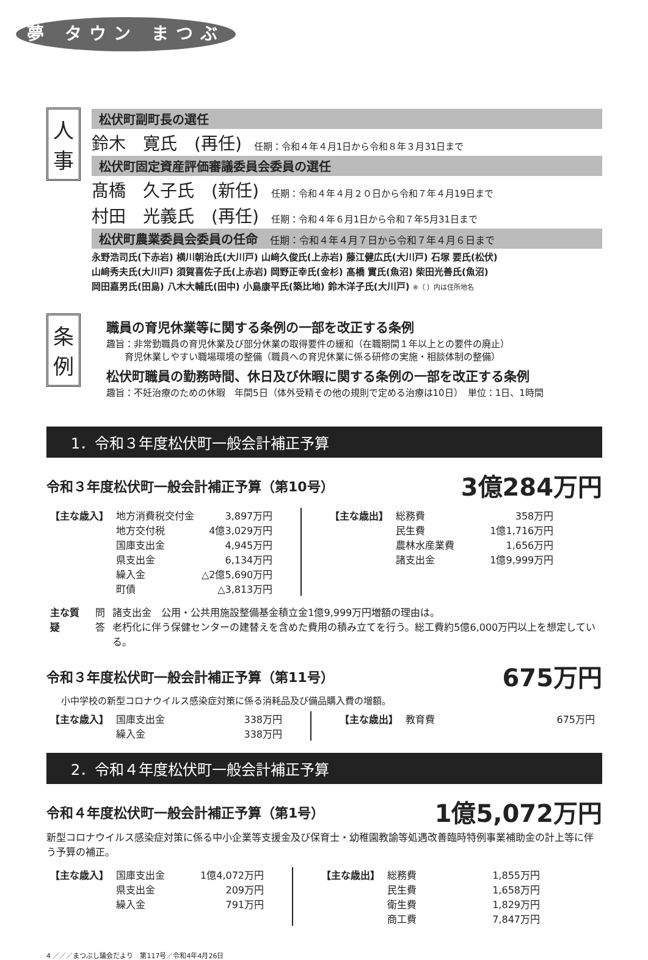夢 タウン まつぶし
人
事
松伏町副町長の選任
鈴木　寛氏　(再任) 任期：令和４年４月1日から令和８年３月31日まで
松伏町固定資産評価審議委員会委員の選任
髙橋　久子氏　(新任) 任期：令和４年４月２０日から令和７年４月19日まで
村田　光義氏　(再任) 任期：令和４年６月1日から令和７年5月31日まで
松伏町農業委員会委員の任命　任期：令和４年４月７日から令和７年４月６日まで
永野浩司氏(下赤岩) 横川朝治氏(大川戸) 山﨑久俊氏(上赤岩) 藤江健広氏(大川戸) 石塚 要氏(松伏)
山﨑秀夫氏(大川戸) 須賀喜佐子氏(上赤岩) 岡野正幸氏(金杉) 髙橋 實氏(魚沼) 柴田光善氏(魚沼)
岡田嘉男氏(田島) 八木大輔氏(田中) 小島康平氏(築比地) 鈴木洋子氏(大川戸) ※（ ）内は住所地名
条
例
職員の育児休業等に関する条例の一部を改正する条例
趣旨：非常勤職員の育児休業及び部分休業の取得要件の緩和（在職期間１年以上との要件の廃止）
　　育児休業しやすい職場環境の整備（職員への育児休業に係る研修の実施・相談体制の整備）
松伏町職員の勤務時間、休日及び休暇に関する条例の一部を改正する条例
趣旨：不妊治療のための休暇　年間5日（体外受精その他の規則で定める治療は10日）　単位：1日、1時間
1．令和３年度松伏町一般会計補正予算
令和３年度松伏町一般会計補正予算（第10号） 3億284万円
| 【主な歳入】 | 地方消費税交付金 | 3,897万円 |
| | 地方交付税 | 4億3,029万円 |
| | 国庫支出金 | 4,945万円 |
| | 県支出金 | 6,134万円 |
| | 繰入金 | △2億5,690万円 |
| | 町債 | △3,813万円 |
| 【主な歳出】 | 総務費 | 358万円 |
| | 民生費 | 1億1,716万円 |
| | 農林水産業費 | 1,656万円 |
| | 諸支出金 | 1億9,999万円 |
| 主な質疑 | 問 | 諸支出金 公用・公共用施設整備基金積立金1億9,999万円増額の理由は。 |
| | 答 | 老朽化に伴う保健センターの建替えを含めた費用の積み立てを行う。総工費約5億6,000万円以上を想定している。 |
令和３年度松伏町一般会計補正予算（第11号） 675万円
小中学校の新型コロナウイルス感染症対策に係る消耗品及び備品購入費の増額。
| 【主な歳入】 | 国庫支出金 | 338万円 |
| | 繰入金 | 338万円 |
| 【主な歳出】 | 教育費 | 675万円 |
2．令和４年度松伏町一般会計補正予算
令和４年度松伏町一般会計補正予算（第1号） 1億5,072万円
新型コロナウイルス感染症対策に係る中小企業等支援金及び保育士・幼稚園教諭等処遇改善臨時特例事業補助金の計上等に伴う予算の補正。
| 【主な歳入】 | 国庫支出金 | 1億4,072万円 |
| | 県支出金 | 209万円 |
| | 繰入金 | 791万円 |
| 【主な歳出】 | 総務費 | 1,855万円 |
| | 民生費 | 1,658万円 |
| | 衛生費 | 1,829万円 |
| | 商工費 | 7,847万円 |
4 ／／／まつぶし議会だより　第117号／令和4年4月26日